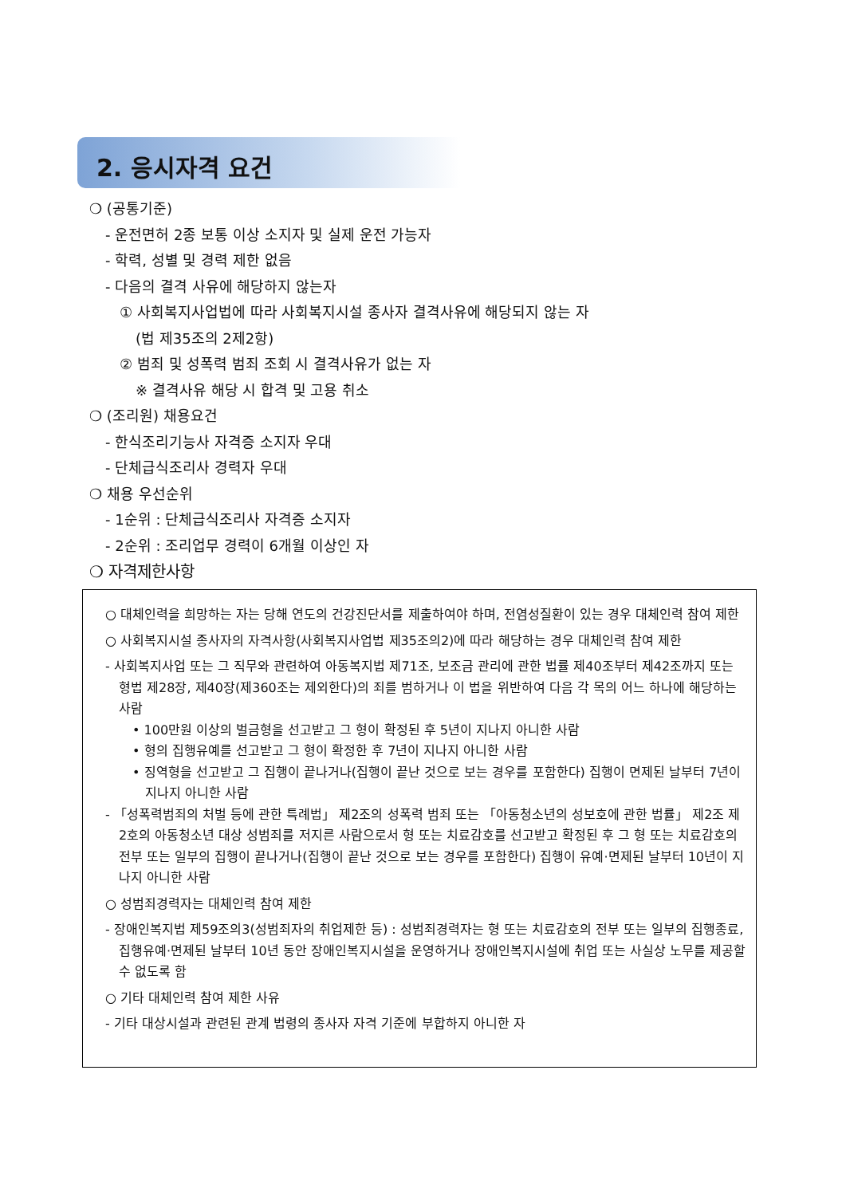2. 응시자격 요건
❍ (공통기준)
- 운전면허 2종 보통 이상 소지자 및 실제 운전 가능자
- 학력, 성별 및 경력 제한 없음
- 다음의 결격 사유에 해당하지 않는자
① 사회복지사업법에 따라 사회복지시설 종사자 결격사유에 해당되지 않는 자
(법 제35조의 2제2항)
② 범죄 및 성폭력 범죄 조회 시 결격사유가 없는 자
※ 결격사유 해당 시 합격 및 고용 취소
❍ (조리원) 채용요건
- 한식조리기능사 자격증 소지자 우대
- 단체급식조리사 경력자 우대
❍ 채용 우선순위
- 1순위 : 단체급식조리사 자격증 소지자
- 2순위 : 조리업무 경력이 6개월 이상인 자
❍ 자격제한사항
○ 대체인력을 희망하는 자는 당해 연도의 건강진단서를 제출하여야 하며, 전염성질환이 있는 경우 대체인력 참여 제한
○ 사회복지시설 종사자의 자격사항(사회복지사업법 제35조의2)에 따라 해당하는 경우 대체인력 참여 제한
- 사회복지사업 또는 그 직무와 관련하여 아동복지법 제71조, 보조금 관리에 관한 법률 제40조부터 제42조까지 또는 형법 제28장, 제40장(제360조는 제외한다)의 죄를 범하거나 이 법을 위반하여 다음 각 목의 어느 하나에 해당하는 사람
• 100만원 이상의 벌금형을 선고받고 그 형이 확정된 후 5년이 지나지 아니한 사람
• 형의 집행유예를 선고받고 그 형이 확정한 후 7년이 지나지 아니한 사람
• 징역형을 선고받고 그 집행이 끝나거나(집행이 끝난 것으로 보는 경우를 포함한다) 집행이 면제된 날부터 7년이 지나지 아니한 사람
- 「성폭력범죄의 처벌 등에 관한 특례법」 제2조의 성폭력 범죄 또는 「아동청소년의 성보호에 관한 법률」 제2조 제2호의 아동청소년 대상 성범죄를 저지른 사람으로서 형 또는 치료감호를 선고받고 확정된 후 그 형 또는 치료감호의 전부 또는 일부의 집행이 끝나거나(집행이 끝난 것으로 보는 경우를 포함한다) 집행이 유예·면제된 날부터 10년이 지나지 아니한 사람
○ 성범죄경력자는 대체인력 참여 제한
- 장애인복지법 제59조의3(성범죄자의 취업제한 등) : 성범죄경력자는 형 또는 치료감호의 전부 또는 일부의 집행종료, 집행유예·면제된 날부터 10년 동안 장애인복지시설을 운영하거나 장애인복지시설에 취업 또는 사실상 노무를 제공할 수 없도록 함
○ 기타 대체인력 참여 제한 사유
- 기타 대상시설과 관련된 관계 법령의 종사자 자격 기준에 부합하지 아니한 자